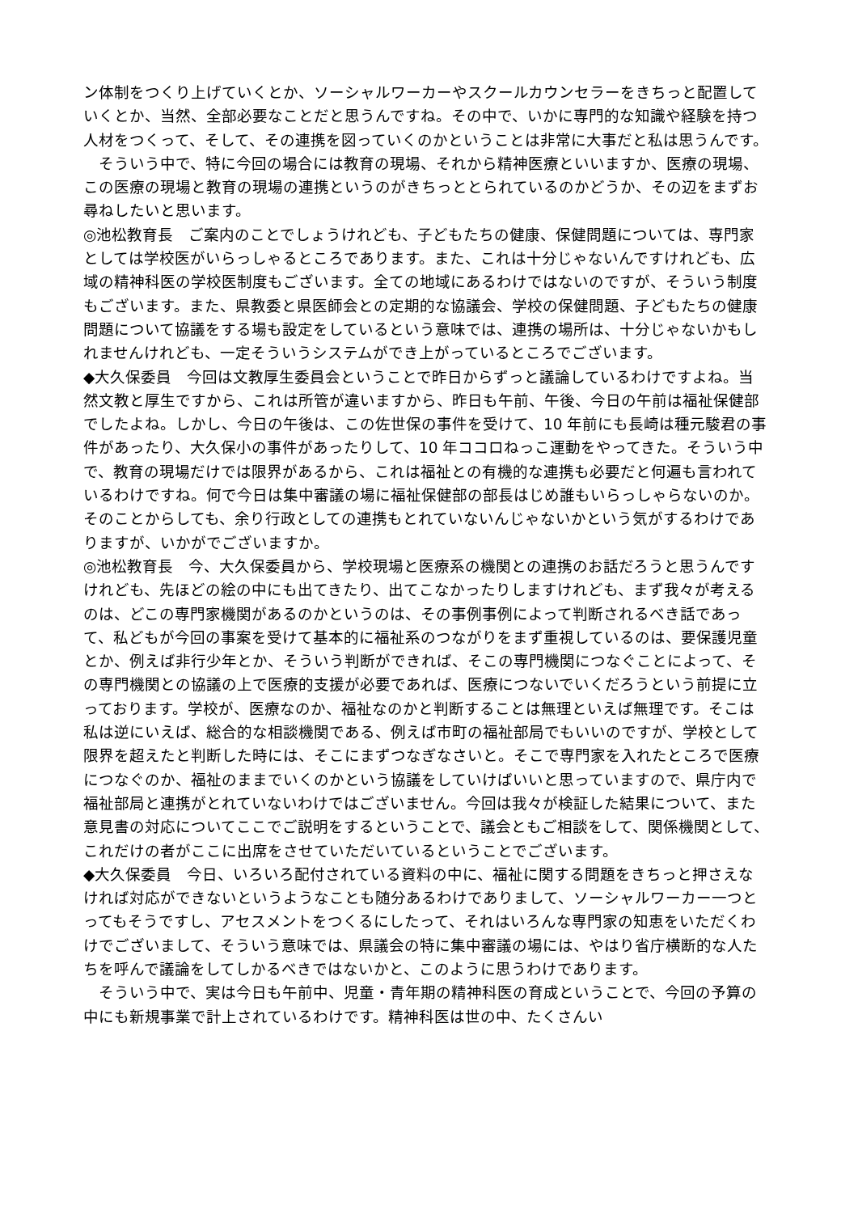ン体制をつくり上げていくとか、ソーシャルワーカーやスクールカウンセラーをきちっと配置していくとか、当然、全部必要なことだと思うんですね。その中で、いかに専門的な知識や経験を持つ人材をつくって、そして、その連携を図っていくのかということは非常に大事だと私は思うんです。
　そういう中で、特に今回の場合には教育の現場、それから精神医療といいますか、医療の現場、この医療の現場と教育の現場の連携というのがきちっととられているのかどうか、その辺をまずお尋ねしたいと思います。
◎池松教育長　ご案内のことでしょうけれども、子どもたちの健康、保健問題については、専門家としては学校医がいらっしゃるところであります。また、これは十分じゃないんですけれども、広域の精神科医の学校医制度もございます。全ての地域にあるわけではないのですが、そういう制度もございます。また、県教委と県医師会との定期的な協議会、学校の保健問題、子どもたちの健康問題について協議をする場も設定をしているという意味では、連携の場所は、十分じゃないかもしれませんけれども、一定そういうシステムができ上がっているところでございます。
◆大久保委員　今回は文教厚生委員会ということで昨日からずっと議論しているわけですよね。当然文教と厚生ですから、これは所管が違いますから、昨日も午前、午後、今日の午前は福祉保健部でしたよね。しかし、今日の午後は、この佐世保の事件を受けて、10 年前にも長崎は種元駿君の事件があったり、大久保小の事件があったりして、10 年ココロねっこ運動をやってきた。そういう中で、教育の現場だけでは限界があるから、これは福祉との有機的な連携も必要だと何遍も言われているわけですね。何で今日は集中審議の場に福祉保健部の部長はじめ誰もいらっしゃらないのか。そのことからしても、余り行政としての連携もとれていないんじゃないかという気がするわけでありますが、いかがでございますか。
◎池松教育長　今、大久保委員から、学校現場と医療系の機関との連携のお話だろうと思うんですけれども、先ほどの絵の中にも出てきたり、出てこなかったりしますけれども、まず我々が考えるのは、どこの専門家機関があるのかというのは、その事例事例によって判断されるべき話であって、私どもが今回の事案を受けて基本的に福祉系のつながりをまず重視しているのは、要保護児童とか、例えば非行少年とか、そういう判断ができれば、そこの専門機関につなぐことによって、その専門機関との協議の上で医療的支援が必要であれば、医療につないでいくだろうという前提に立っております。学校が、医療なのか、福祉なのかと判断することは無理といえば無理です。そこは私は逆にいえば、総合的な相談機関である、例えば市町の福祉部局でもいいのですが、学校として限界を超えたと判断した時には、そこにまずつなぎなさいと。そこで専門家を入れたところで医療につなぐのか、福祉のままでいくのかという協議をしていけばいいと思っていますので、県庁内で福祉部局と連携がとれていないわけではございません。今回は我々が検証した結果について、また意見書の対応についてここでご説明をするということで、議会ともご相談をして、関係機関として、これだけの者がここに出席をさせていただいているということでございます。
◆大久保委員　今日、いろいろ配付されている資料の中に、福祉に関する問題をきちっと押さえなければ対応ができないというようなことも随分あるわけでありまして、ソーシャルワーカー一つとってもそうですし、アセスメントをつくるにしたって、それはいろんな専門家の知恵をいただくわけでございまして、そういう意味では、県議会の特に集中審議の場には、やはり省庁横断的な人たちを呼んで議論をしてしかるべきではないかと、このように思うわけであります。
　そういう中で、実は今日も午前中、児童・青年期の精神科医の育成ということで、今回の予算の中にも新規事業で計上されているわけです。精神科医は世の中、たくさんい